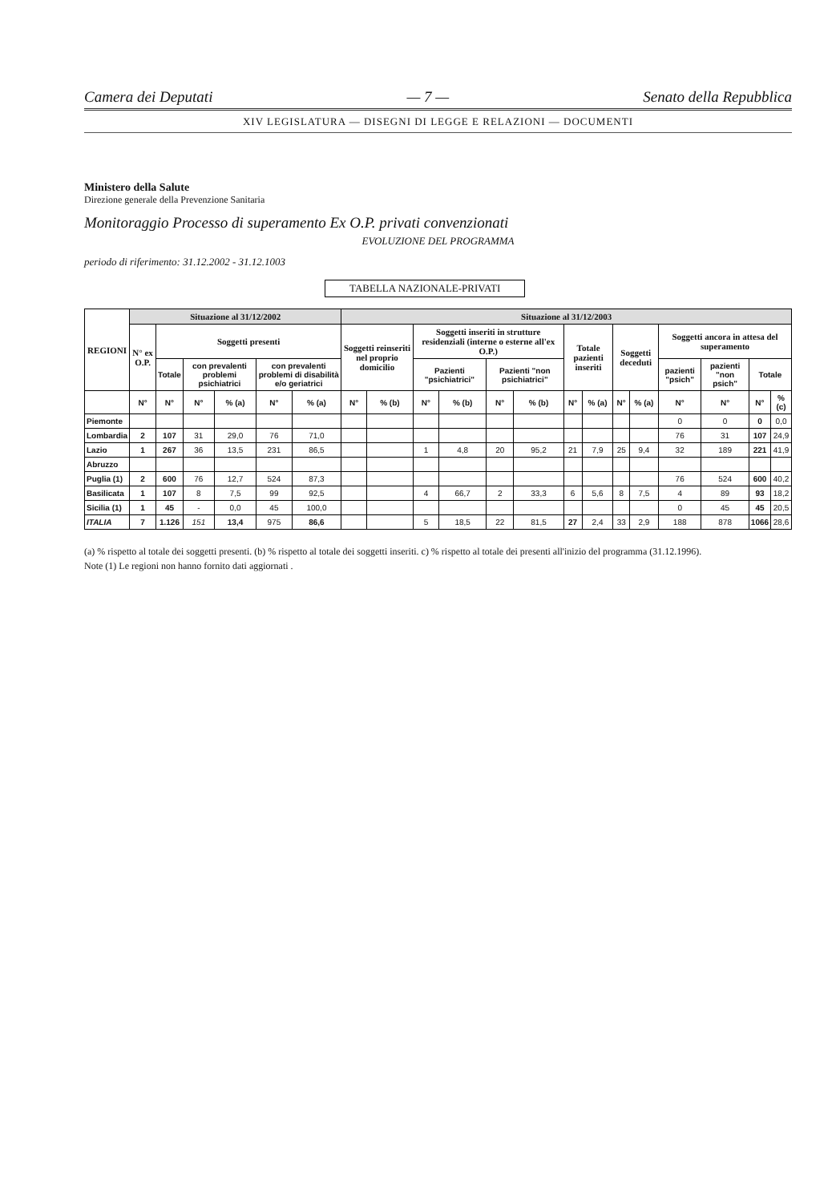Camera dei Deputati — 7 — Senato della Repubblica
XIV LEGISLATURA — DISEGNI DI LEGGE E RELAZIONI — DOCUMENTI
Ministero della Salute
Direzione generale della Prevenzione Sanitaria
Monitoraggio Processo di superamento Ex O.P. privati convenzionati
EVOLUZIONE DEL PROGRAMMA
periodo di riferimento: 31.12.2002 - 31.12.1003
TABELLA NAZIONALE-PRIVATI
| REGIONI | Situazione al 31/12/2002 | | | | | | Situazione al 31/12/2003 | | | | | | | | | | | | | |
| --- | --- | --- | --- | --- | --- | --- | --- | --- | --- | --- | --- | --- | --- | --- | --- | --- | --- | --- | --- | --- |
| | N° ex O.P. | Soggetti presenti | | | | | Soggetti reinseriti nel proprio domicilio | | Soggetti inseriti in strutture residenziali (interne o esterne all'ex O.P.) | | | | Totale pazienti inseriti | | Soggetti deceduti | | Soggetti ancora in attesa del superamento | | | |
| | | Totale | con prevalenti problemi psichiatrici | | con prevalenti problemi di disabilità e/o geriatrici | | | | Pazienti "psichiatrici" | | Pazienti "non psichiatrici" | | | | | | pazienti "psich" | pazienti "non psich" | Totale | |
| | N° | N° | N° | % (a) | N° | % (a) | N° | % (b) | N° | % (b) | N° | % (b) | N° | % (a) | N° | % (a) | N° | N° | N° | % (c) |
| Piemonte | | | | | | | | | | | | | | | | | 0 | 0 | 0 | 0,0 |
| Lombardia | 2 | 107 | 31 | 29,0 | 76 | 71,0 | | | | | | | | | | | 76 | 31 | 107 | 24,9 |
| Lazio | 1 | 267 | 36 | 13,5 | 231 | 86,5 | | | 1 | 4,8 | 20 | 95,2 | 21 | 7,9 | 25 | 9,4 | 32 | 189 | 221 | 41,9 |
| Abruzzo | | | | | | | | | | | | | | | | | | | | |
| Puglia (1) | 2 | 600 | 76 | 12,7 | 524 | 87,3 | | | | | | | | | | | 76 | 524 | 600 | 40,2 |
| Basilicata | 1 | 107 | 8 | 7,5 | 99 | 92,5 | | | 4 | 66,7 | 2 | 33,3 | 6 | 5,6 | 8 | 7,5 | 4 | 89 | 93 | 18,2 |
| Sicilia (1) | 1 | 45 | - | 0,0 | 45 | 100,0 | | | | | | | | | | | 0 | 45 | 45 | 20,5 |
| ITALIA | 7 | 1.126 | 151 | 13,4 | 975 | 86,6 | | | 5 | 18,5 | 22 | 81,5 | 27 | 2,4 | 33 | 2,9 | 188 | 878 | 1066 | 28,6 |
(a) % rispetto al totale dei soggetti presenti. (b) % rispetto al totale dei soggetti inseriti. c) % rispetto al totale dei presenti all'inizio del programma (31.12.1996).
Note (1) Le regioni non hanno fornito dati aggiornati .